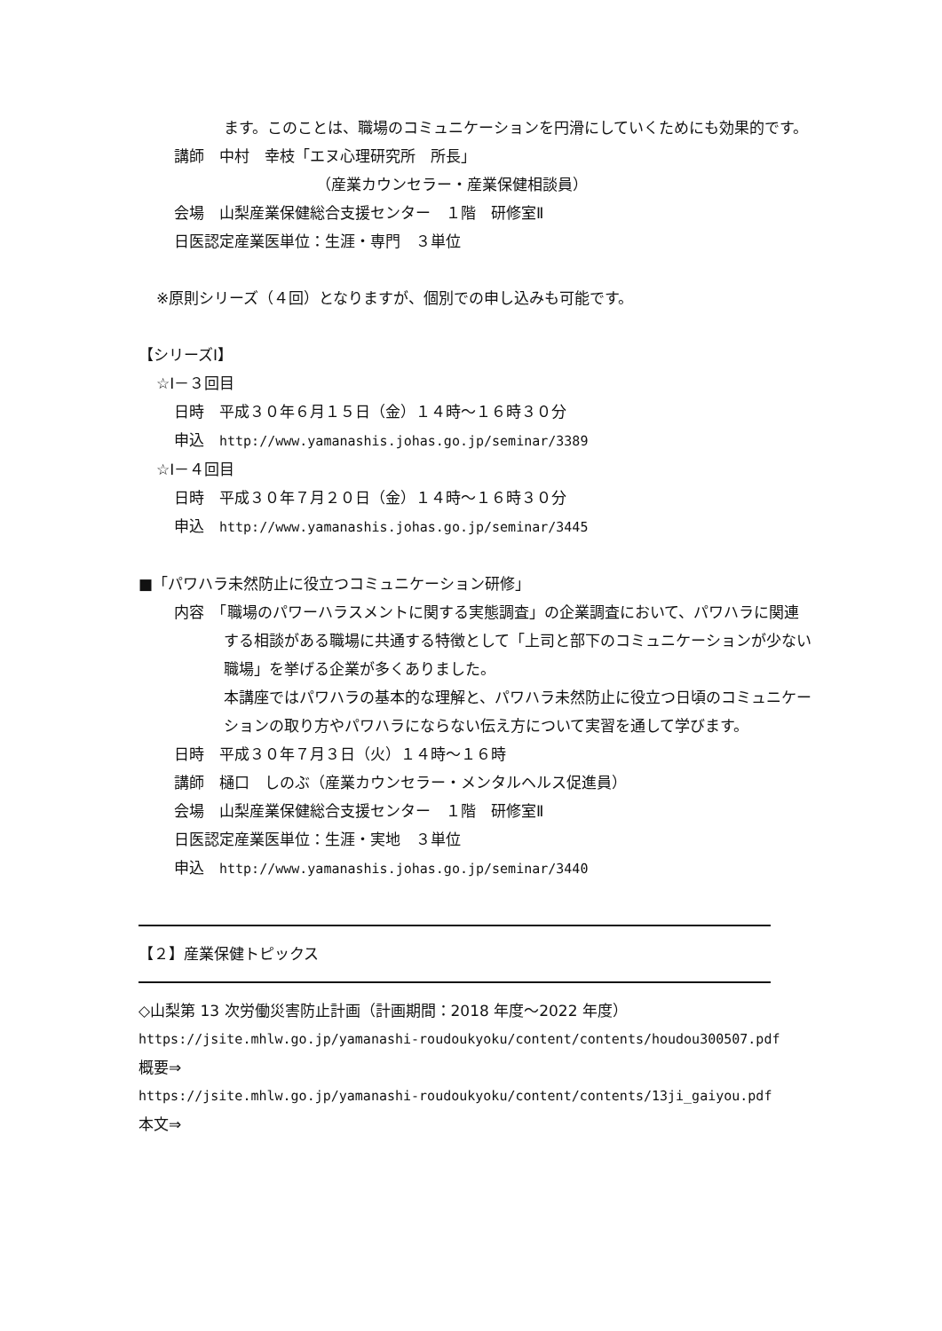ます。このことは、職場のコミュニケーションを円滑にしていくためにも効果的です。
講師　中村　幸枝「エヌ心理研究所　所長」
（産業カウンセラー・産業保健相談員）
会場　山梨産業保健総合支援センター　１階　研修室Ⅱ
日医認定産業医単位：生涯・専門　３単位
※原則シリーズ（４回）となりますが、個別での申し込みも可能です。
【シリーズⅠ】
☆Ⅰ－３回目
日時　平成３０年６月１５日（金）１４時～１６時３０分
申込　http://www.yamanashis.johas.go.jp/seminar/3389
☆Ⅰ－４回目
日時　平成３０年７月２０日（金）１４時～１６時３０分
申込　http://www.yamanashis.johas.go.jp/seminar/3445
■「パワハラ未然防止に役立つコミュニケーション研修」
内容　「職場のパワーハラスメントに関する実態調査」の企業調査において、パワハラに関連する相談がある職場に共通する特徴として「上司と部下のコミュニケーションが少ない職場」を挙げる企業が多くありました。
本講座ではパワハラの基本的な理解と、パワハラ未然防止に役立つ日頃のコミュニケーションの取り方やパワハラにならない伝え方について実習を通して学びます。
日時　平成３０年７月３日（火）１４時～１６時
講師　樋口　しのぶ（産業カウンセラー・メンタルヘルス促進員）
会場　山梨産業保健総合支援センター　１階　研修室Ⅱ
日医認定産業医単位：生涯・実地　３単位
申込　http://www.yamanashis.johas.go.jp/seminar/3440
【２】産業保健トピックス
◇山梨第 13 次労働災害防止計画（計画期間：2018 年度～2022 年度）
https://jsite.mhlw.go.jp/yamanashi-roudoukyoku/content/contents/houdou300507.pdf
概要⇒
https://jsite.mhlw.go.jp/yamanashi-roudoukyoku/content/contents/13ji_gaiyou.pdf
本文⇒